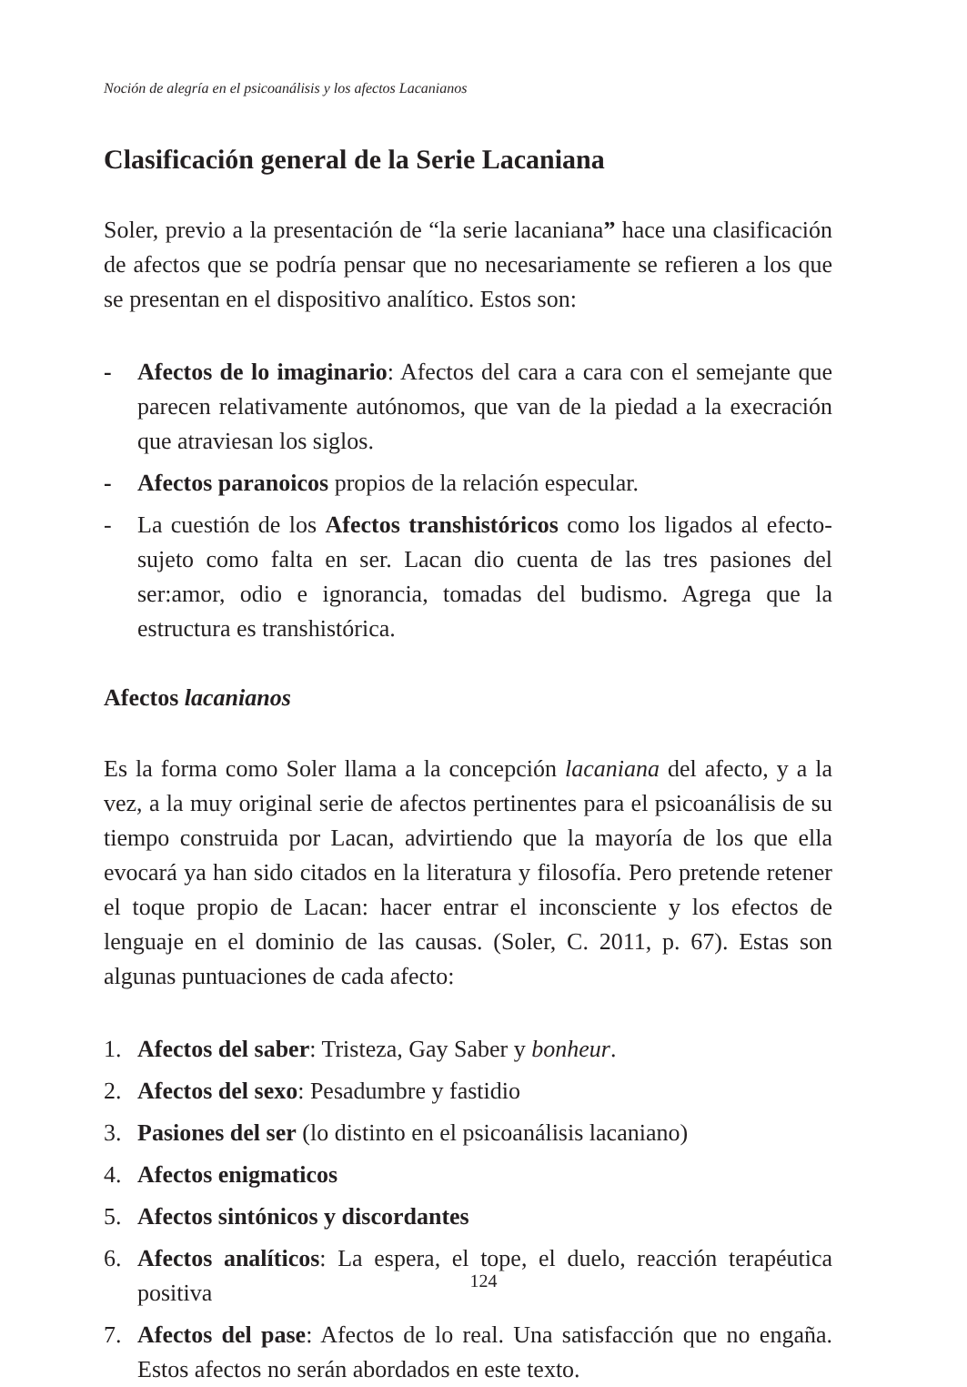Noción de alegría en el psicoanálisis y los afectos Lacanianos
Clasificación general de la Serie Lacaniana
Soler, previo a la presentación de “la serie lacaniana” hace una clasificación de afectos que se podría pensar que no necesariamente se refieren a los que se presentan en el dispositivo analítico. Estos son:
- Afectos de lo imaginario: Afectos del cara a cara con el semejante que parecen relativamente autónomos, que van de la piedad a la execración que atraviesan los siglos.
- Afectos paranoicos propios de la relación especular.
- La cuestión de los Afectos transhistóricos como los ligados al efecto-sujeto como falta en ser. Lacan dio cuenta de las tres pasiones del ser:amor, odio e ignorancia, tomadas del budismo. Agrega que la estructura es transhistórica.
Afectos lacanianos
Es la forma como Soler llama a la concepción lacaniana del afecto, y a la vez, a la muy original serie de afectos pertinentes para el psicoanálisis de su tiempo construida por Lacan, advirtiendo que la mayoría de los que ella evocará ya han sido citados en la literatura y filosofía. Pero pretende retener el toque propio de Lacan: hacer entrar el inconsciente y los efectos de lenguaje en el dominio de las causas. (Soler, C. 2011, p. 67). Estas son algunas puntuaciones de cada afecto:
1. Afectos del saber: Tristeza, Gay Saber y bonheur.
2. Afectos del sexo: Pesadumbre y fastidio
3. Pasiones del ser (lo distinto en el psicoanálisis lacaniano)
4. Afectos enigmaticos
5. Afectos sintónicos y discordantes
6. Afectos analíticos: La espera, el tope, el duelo, reacción terapéutica positiva
7. Afectos del pase: Afectos de lo real. Una satisfacción que no engaña. Estos afectos no serán abordados en este texto.
124